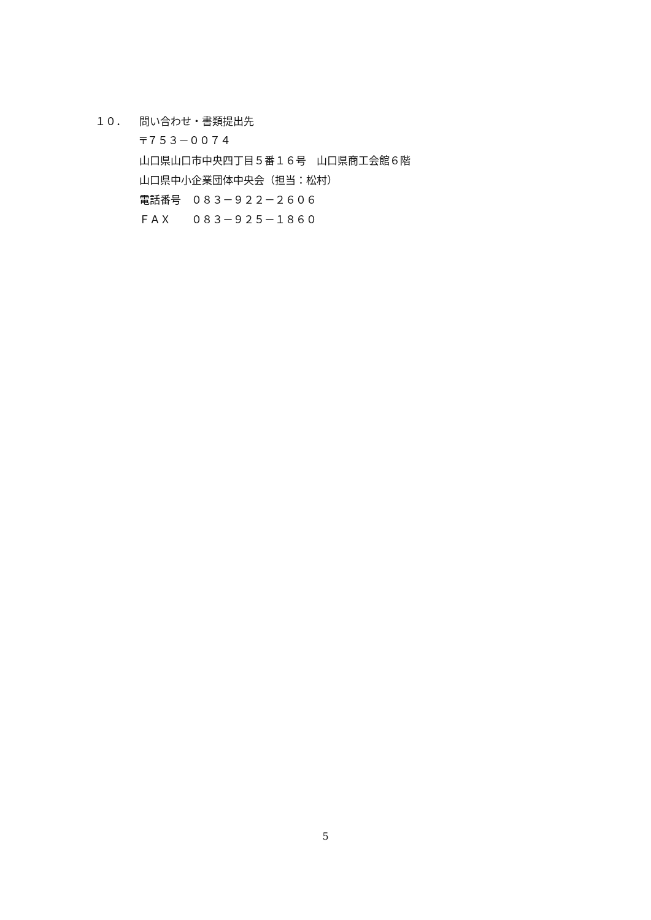１０． 問い合わせ・書類提出先
〒７５３－００７４
山口県山口市中央四丁目５番１６号　山口県商工会館６階
山口県中小企業団体中央会（担当：松村）
電話番号　０８３－９２２－２６０６
ＦＡＸ　　０８３－９２５－１８６０
5